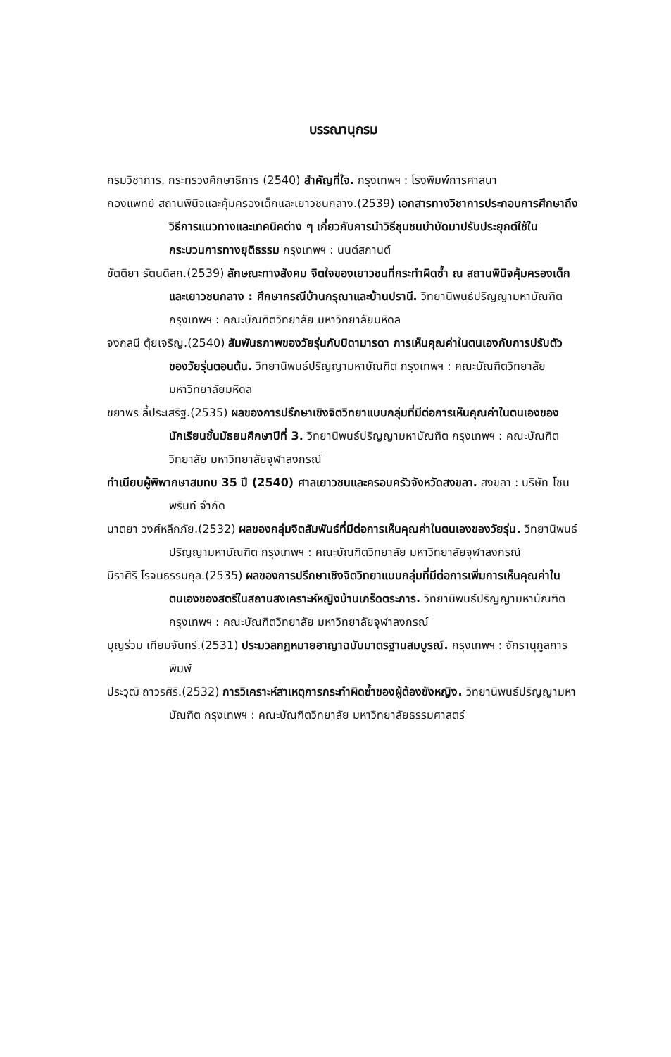บรรณานุกรม
กรมวิชาการ. กระทรวงศึกษาธิการ (2540) สำคัญที่ใจ. กรุงเทพฯ : โรงพิมพ์การศาสนา
กองแพทย์ สถานพินิจและคุ้มครองเด็กและเยาวชนกลาง.(2539) เอกสารทางวิชาการประกอบการศึกษาถึงวิธีการแนวทางและเทคนิคต่าง ๆ เกี่ยวกับการนำวิธีชุมชนบำบัดมาปรับประยุกต์ใช้ในกระบวนการทางยุติธรรม กรุงเทพฯ : นนต์สกานต์
ขัตติยา รัตนดิลก.(2539) ลักษณะทางสังคม จิตใจของเยาวชนที่กระทำผิดซ้ำ ณ สถานพินิจคุ้มครองเด็กและเยาวชนกลาง : ศึกษากรณีบ้านกรุณาและบ้านปรานี. วิทยานิพนธ์ปริญญามหาบัณฑิต กรุงเทพฯ : คณะบัณฑิตวิทยาลัย มหาวิทยาลัยมหิดล
จงกลนี ตุ้ยเจริญ.(2540) สัมพันธภาพของวัยรุ่นกับบิดามารดา การเห็นคุณค่าในตนเองกับการปรับตัวของวัยรุ่นตอนต้น. วิทยานิพนธ์ปริญญามหาบัณฑิต กรุงเทพฯ : คณะบัณฑิตวิทยาลัย มหาวิทยาลัยมหิดล
ชยาพร ลี้ประเสริฐ.(2535) ผลของการปรึกษาเชิงจิตวิทยาแบบกลุ่มที่มีต่อการเห็นคุณค่าในตนเองของนักเรียนชั้นมัธยมศึกษาปีที่ 3. วิทยานิพนธ์ปริญญามหาบัณฑิต กรุงเทพฯ : คณะบัณฑิตวิทยาลัย มหาวิทยาลัยจุฬาลงกรณ์
ทำเนียบผู้พิพากษาสมทบ 35 ปี (2540) ศาลเยาวชนและครอบครัวจังหวัดสงขลา. สงขลา : บริษัท โชนพรินท์ จำกัด
นาตยา วงศ์หลีกภัย.(2532) ผลของกลุ่มจิตสัมพันธ์ที่มีต่อการเห็นคุณค่าในตนเองของวัยรุ่น. วิทยานิพนธ์ปริญญามหาบัณฑิต กรุงเทพฯ : คณะบัณฑิตวิทยาลัย มหาวิทยาลัยจุฬาลงกรณ์
นิราศิริ โรจนธรรมกุล.(2535) ผลของการปรึกษาเชิงจิตวิทยาแบบกลุ่มที่มีต่อการเพิ่มการเห็นคุณค่าในตนเองของสตรีในสถานสงเคราะห์หญิงบ้านเกร็ดตระการ. วิทยานิพนธ์ปริญญามหาบัณฑิต กรุงเทพฯ : คณะบัณฑิตวิทยาลัย มหาวิทยาลัยจุฬาลงกรณ์
บุญร่วม เทียมจันทร์.(2531) ประมวลกฎหมายอาญาฉบับมาตรฐานสมบูรณ์. กรุงเทพฯ : จักรานุกูลการพิมพ์
ประวุฒิ ถาวรศิริ.(2532) การวิเคราะห์สาเหตุการกระทำผิดซ้ำของผู้ต้องขังหญิง. วิทยานิพนธ์ปริญญามหาบัณฑิต กรุงเทพฯ : คณะบัณฑิตวิทยาลัย มหาวิทยาลัยธรรมศาสตร์